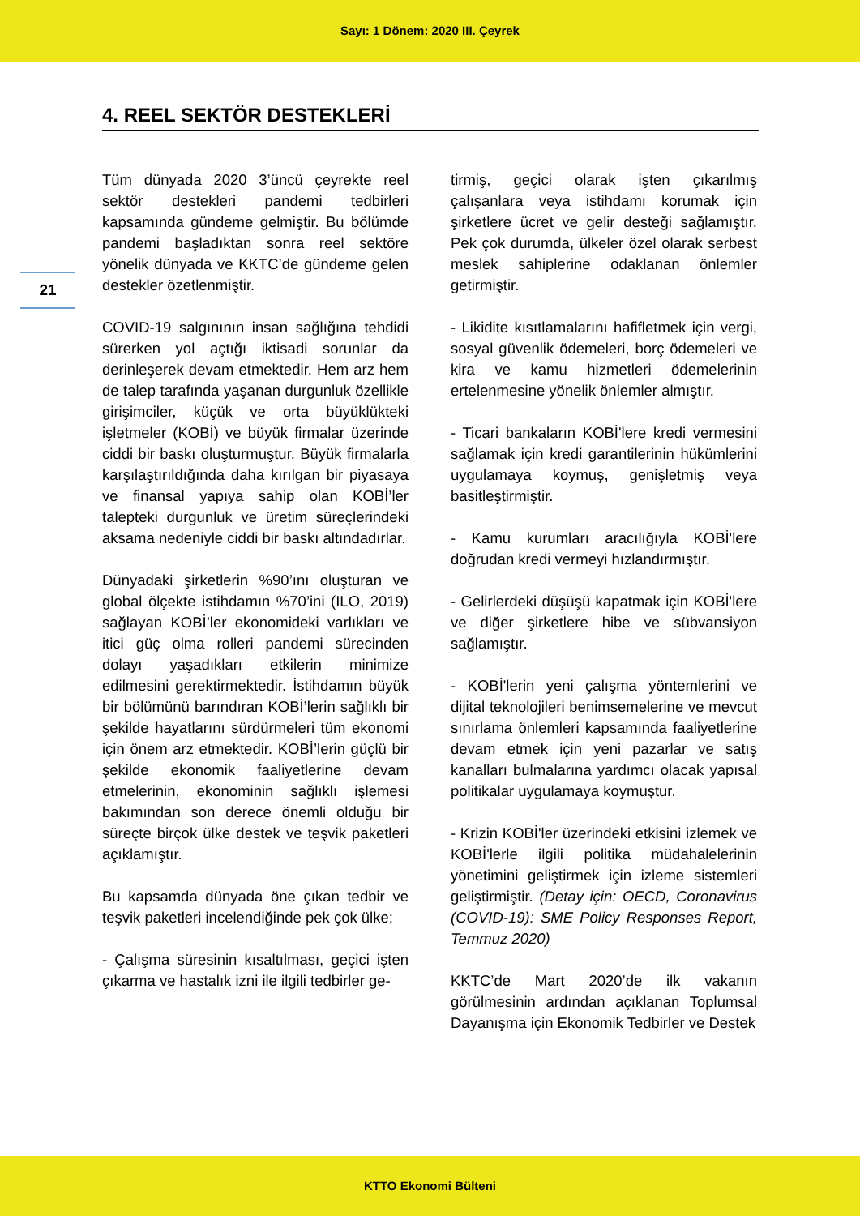Sayı: 1 Dönem: 2020 III. Çeyrek
4. REEL SEKTÖR DESTEKLERİ
21
Tüm dünyada 2020 3’üncü çeyrekte reel sektör destekleri pandemi tedbirleri kapsamında gündeme gelmiştir. Bu bölümde pandemi başladıktan sonra reel sektöre yönelik dünyada ve KKTC’de gündeme gelen destekler özetlenmiştir.
COVID-19 salgınının insan sağlığına tehdidi sürerken yol açtığı iktisadi sorunlar da derinleşerek devam etmektedir. Hem arz hem de talep tarafında yaşanan durgunluk özellikle girişimciler, küçük ve orta büyüklükteki işletmeler (KOBİ) ve büyük firmalar üzerinde ciddi bir baskı oluşturmuştur. Büyük firmalarla karşılaştırıldığında daha kırılgan bir piyasaya ve finansal yapıya sahip olan KOBİ’ler talepteki durgunluk ve üretim süreçlerindeki aksama nedeniyle ciddi bir baskı altındadırlar.
Dünyadaki şirketlerin %90’ını oluşturan ve global ölçekte istihdamın %70’ini (ILO, 2019) sağlayan KOBİ’ler ekonomideki varlıkları ve itici güç olma rolleri pandemi sürecinden dolayı yaşadıkları etkilerin minimize edilmesini gerektirmektedir. İstihdamın büyük bir bölümünü barındıran KOBİ’lerin sağlıklı bir şekilde hayatlarını sürdürmeleri tüm ekonomi için önem arz etmektedir. KOBİ’lerin güçlü bir şekilde ekonomik faaliyetlerine devam etmelerinin, ekonominin sağlıklı işlemesi bakımından son derece önemli olduğu bir süreçte birçok ülke destek ve teşvik paketleri açıklamıştır.
Bu kapsamda dünyada öne çıkan tedbir ve teşvik paketleri incelendiğinde pek çok ülke;
- Çalışma süresinin kısaltılması, geçici işten çıkarma ve hastalık izni ile ilgili tedbirler ge-
tirmiş, geçici olarak işten çıkarılmış çalışanlara veya istihdamı korumak için şirketlere ücret ve gelir desteği sağlamıştır. Pek çok durumda, ülkeler özel olarak serbest meslek sahiplerine odaklanan önlemler getirmiştir.
- Likidite kısıtlamalarını hafifletmek için vergi, sosyal güvenlik ödemeleri, borç ödemeleri ve kira ve kamu hizmetleri ödemelerinin ertelenmesine yönelik önlemler almıştır.
- Ticari bankaların KOBİ'lere kredi vermesini sağlamak için kredi garantilerinin hükümlerini uygulamaya koymuş, genişletmiş veya basitleştirmiştir.
- Kamu kurumları aracılığıyla KOBİ'lere doğrudan kredi vermeyi hızlandırmıştır.
- Gelirlerdeki düşüşü kapatmak için KOBİ'lere ve diğer şirketlere hibe ve sübvansiyon sağlamıştır.
- KOBİ'lerin yeni çalışma yöntemlerini ve dijital teknolojileri benimsemelerine ve mevcut sınırlama önlemleri kapsamında faaliyetlerine devam etmek için yeni pazarlar ve satış kanalları bulmalarına yardımcı olacak yapısal politikalar uygulamaya koymuştur.
- Krizin KOBİ'ler üzerindeki etkisini izlemek ve KOBİ'lerle ilgili politika müdahalelerinin yönetimini geliştirmek için izleme sistemleri geliştirmiştir. (Detay için: OECD, Coronavirus (COVID-19): SME Policy Responses Report, Temmuz 2020)
KKTC’de Mart 2020’de ilk vakanın görülmesinin ardından açıklanan Toplumsal Dayanışma için Ekonomik Tedbirler ve Destek
KTTO Ekonomi Bülteni